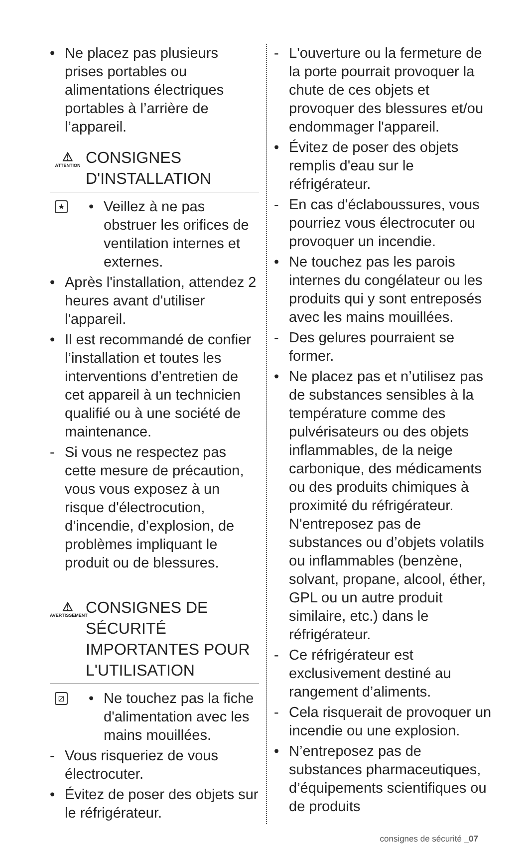• Ne placez pas plusieurs prises portables ou alimentations électriques portables à l’arrière de l’appareil.
⚠
ATTENTION
CONSIGNES D'INSTALLATION
★
• Veillez à ne pas obstruer les orifices de ventilation internes et externes.
• Après l'installation, attendez 2 heures avant d'utiliser l'appareil.
• Il est recommandé de confier l’installation et toutes les interventions d’entretien de cet appareil à un technicien qualifié ou à une société de maintenance.
- Si vous ne respectez pas cette mesure de précaution, vous vous exposez à un risque d'électrocution, d’incendie, d’explosion, de problèmes impliquant le produit ou de blessures.
⚠
AVERTISSEMENT
CONSIGNES DE SÉCURITÉ IMPORTANTES POUR L'UTILISATION
⧄
• Ne touchez pas la fiche d'alimentation avec les mains mouillées.
- Vous risqueriez de vous électrocuter.
• Évitez de poser des objets sur le réfrigérateur.
- L'ouverture ou la fermeture de la porte pourrait provoquer la chute de ces objets et provoquer des blessures et/ou endommager l'appareil.
• Évitez de poser des objets remplis d'eau sur le réfrigérateur.
- En cas d'éclaboussures, vous pourriez vous électrocuter ou provoquer un incendie.
• Ne touchez pas les parois internes du congélateur ou les produits qui y sont entreposés avec les mains mouillées.
- Des gelures pourraient se former.
• Ne placez pas et n’utilisez pas de substances sensibles à la température comme des pulvérisateurs ou des objets inflammables, de la neige carbonique, des médicaments ou des produits chimiques à proximité du réfrigérateur. N'entreposez pas de substances ou d’objets volatils ou inflammables (benzène, solvant, propane, alcool, éther, GPL ou un autre produit similaire, etc.) dans le réfrigérateur.
- Ce réfrigérateur est exclusivement destiné au rangement d’aliments.
- Cela risquerait de provoquer un incendie ou une explosion.
• N’entreposez pas de substances pharmaceutiques, d’équipements scientifiques ou de produits
consignes de sécurité _07